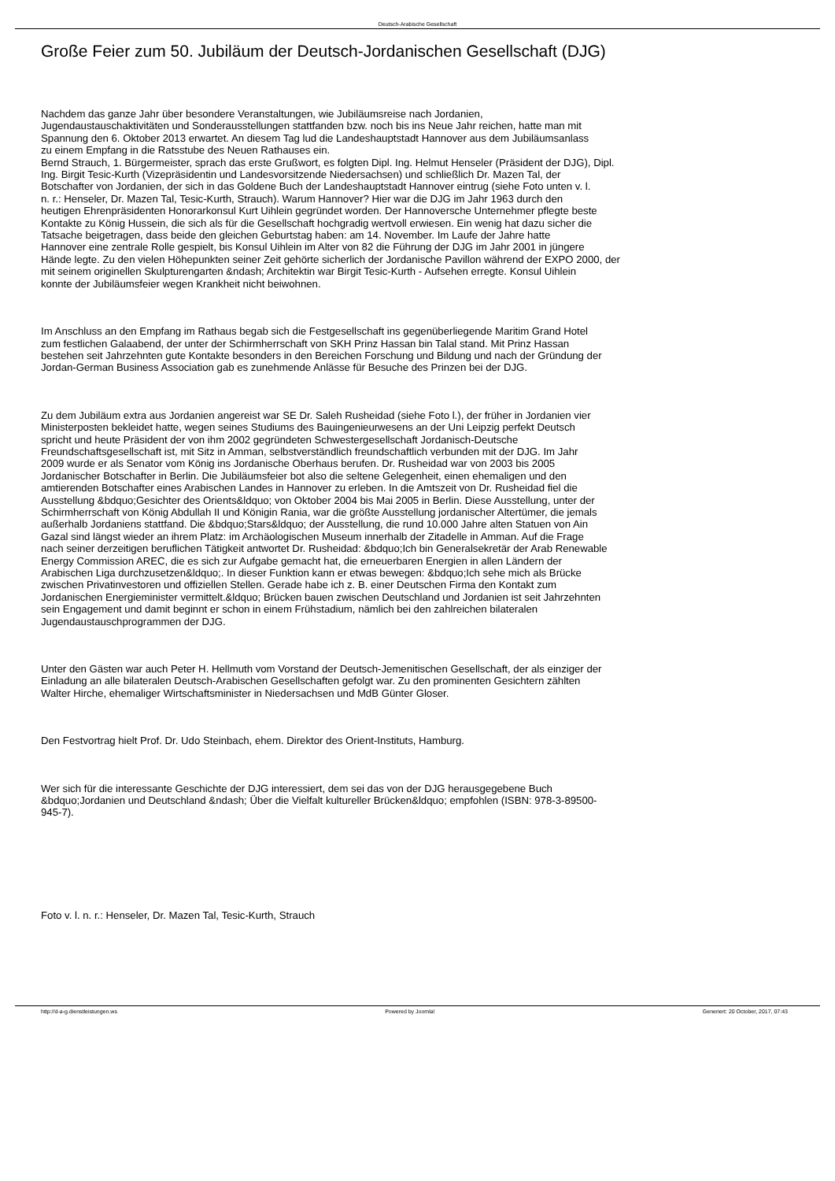Deutsch-Arabische Gesellschaft
Große Feier zum 50. Jubiläum der Deutsch-Jordanischen Gesellschaft (DJG)
Nachdem das ganze Jahr über besondere Veranstaltungen, wie Jubiläumsreise nach Jordanien,
Jugendaustauschaktivitäten und Sonderausstellungen stattfanden bzw. noch bis ins Neue Jahr reichen, hatte man mit
Spannung den 6. Oktober 2013 erwartet. An diesem Tag lud die Landeshauptstadt Hannover aus dem Jubiläumsanlass
zu einem Empfang in die Ratsstube des Neuen Rathauses ein.
Bernd Strauch, 1. Bürgermeister, sprach das erste Grußwort, es folgten Dipl. Ing. Helmut Henseler (Präsident der DJG), Dipl.
Ing. Birgit Tesic-Kurth (Vizepräsidentin und Landesvorsitzende Niedersachsen) und schließlich Dr. Mazen Tal, der
Botschafter von Jordanien, der sich in das Goldene Buch der Landeshauptstadt Hannover eintrug (siehe Foto unten v. l.
n. r.: Henseler, Dr. Mazen Tal, Tesic-Kurth, Strauch). Warum Hannover? Hier war die DJG im Jahr 1963 durch den
heutigen Ehrenpräsidenten Honorarkonsul Kurt Uihlein gegründet worden. Der Hannoversche Unternehmer pflegte beste
Kontakte zu König Hussein, die sich als für die Gesellschaft hochgradig wertvoll erwiesen. Ein wenig hat dazu sicher die
Tatsache beigetragen, dass beide den gleichen Geburtstag haben: am 14. November. Im Laufe der Jahre hatte
Hannover eine zentrale Rolle gespielt, bis Konsul Uihlein im Alter von 82 die Führung der DJG im Jahr 2001 in jüngere
Hände legte. Zu den vielen Höhepunkten seiner Zeit gehörte sicherlich der Jordanische Pavillon während der EXPO 2000, der
mit seinem originellen Skulpturengarten &ndash; Architektin war Birgit Tesic-Kurth - Aufsehen erregte. Konsul Uihlein
konnte der Jubiläumsfeier wegen Krankheit nicht beiwohnen.
Im Anschluss an den Empfang im Rathaus begab sich die Festgesellschaft ins gegenüberliegende Maritim Grand Hotel
zum festlichen Galaabend, der unter der Schirmherrschaft von SKH Prinz Hassan bin Talal stand. Mit Prinz Hassan
bestehen seit Jahrzehnten gute Kontakte besonders in den Bereichen Forschung und Bildung und nach der Gründung der
Jordan-German Business Association gab es zunehmende Anlässe für Besuche des Prinzen bei der DJG.
Zu dem Jubiläum extra aus Jordanien angereist war SE Dr. Saleh Rusheidad (siehe Foto l.), der früher in Jordanien vier
Ministerposten bekleidet hatte, wegen seines Studiums des Bauingenieurwesens an der Uni Leipzig perfekt Deutsch
spricht und heute Präsident der von ihm 2002 gegründeten Schwestergesellschaft Jordanisch-Deutsche
Freundschaftsgesellschaft ist, mit Sitz in Amman, selbstverständlich freundschaftlich verbunden mit der DJG. Im Jahr
2009 wurde er als Senator vom König ins Jordanische Oberhaus berufen. Dr. Rusheidad war von 2003 bis 2005
Jordanischer Botschafter in Berlin. Die Jubiläumsfeier bot also die seltene Gelegenheit, einen ehemaligen und den
amtierenden Botschafter eines Arabischen Landes in Hannover zu erleben. In die Amtszeit von Dr. Rusheidad fiel die
Ausstellung &bdquo;Gesichter des Orients&ldquo; von Oktober 2004 bis Mai 2005 in Berlin. Diese Ausstellung, unter der
Schirmherrschaft von König Abdullah II und Königin Rania, war die größte Ausstellung jordanischer Altertümer, die jemals
außerhalb Jordaniens stattfand. Die &bdquo;Stars&ldquo; der Ausstellung, die rund 10.000 Jahre alten Statuen von Ain
Gazal sind längst wieder an ihrem Platz: im Archäologischen Museum innerhalb der Zitadelle in Amman. Auf die Frage
nach seiner derzeitigen beruflichen Tätigkeit antwortet Dr. Rusheidad: &bdquo;Ich bin Generalsekretär der Arab Renewable
Energy Commission AREC, die es sich zur Aufgabe gemacht hat, die erneuerbaren Energien in allen Ländern der
Arabischen Liga durchzusetzen&ldquo;. In dieser Funktion kann er etwas bewegen: &bdquo;Ich sehe mich als Brücke
zwischen Privatinvestoren und offiziellen Stellen. Gerade habe ich z. B. einer Deutschen Firma den Kontakt zum
Jordanischen Energieminister vermittelt.&ldquo; Brücken bauen zwischen Deutschland und Jordanien ist seit Jahrzehnten
sein Engagement und damit beginnt er schon in einem Frühstadium, nämlich bei den zahlreichen bilateralen
Jugendaustauschprogrammen der DJG.
Unter den Gästen war auch Peter H. Hellmuth vom Vorstand der Deutsch-Jemenitischen Gesellschaft, der als einziger der
Einladung an alle bilateralen Deutsch-Arabischen Gesellschaften gefolgt war. Zu den prominenten Gesichtern zählten
Walter Hirche, ehemaliger Wirtschaftsminister in Niedersachsen und MdB Günter Gloser.
Den Festvortrag hielt Prof. Dr. Udo Steinbach, ehem. Direktor des Orient-Instituts, Hamburg.
Wer sich für die interessante Geschichte der DJG interessiert, dem sei das von der DJG herausgegebene Buch
&bdquo;Jordanien und Deutschland &ndash; Über die Vielfalt kultureller Brücken&ldquo; empfohlen (ISBN: 978-3-89500-
945-7).
Foto v. l. n. r.: Henseler, Dr. Mazen Tal, Tesic-Kurth, Strauch
http://d-a-g.dienstleistungen.ws Powered by Joomla! Generiert: 20 October, 2017, 07:43